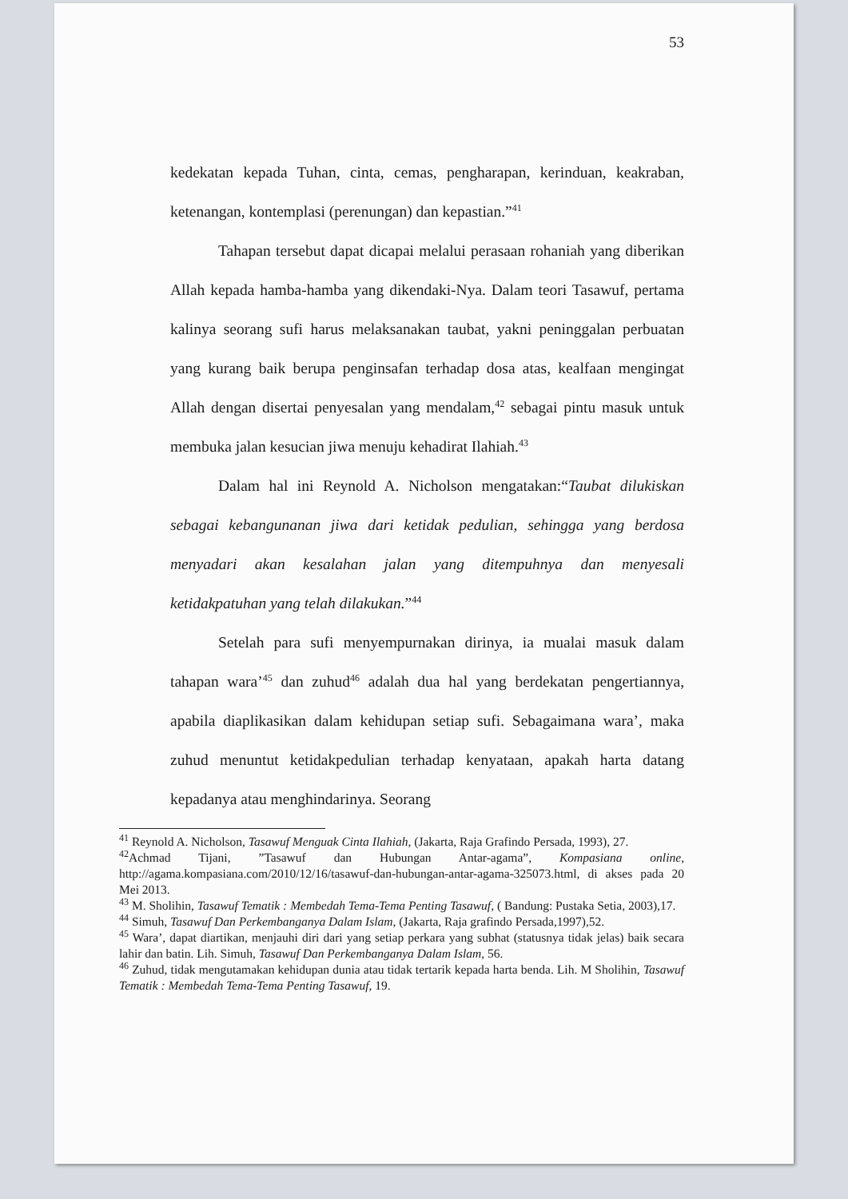53
kedekatan kepada Tuhan, cinta, cemas, pengharapan, kerinduan, keakraban, ketenangan, kontemplasi (perenungan) dan kepastian.”<sup>41</sup>
Tahapan tersebut dapat dicapai melalui perasaan rohaniah yang diberikan Allah kepada hamba-hamba yang dikendaki-Nya. Dalam teori Tasawuf, pertama kalinya seorang sufi harus melaksanakan taubat, yakni peninggalan perbuatan yang kurang baik berupa penginsafan terhadap dosa atas, kealfaan mengingat Allah dengan disertai penyesalan yang mendalam,<sup>42</sup> sebagai pintu masuk untuk membuka jalan kesucian jiwa menuju kehadirat Ilahiah.<sup>43</sup>
Dalam hal ini Reynold A. Nicholson mengatakan:“Taubat dilukiskan sebagai kebangunanan jiwa dari ketidak pedulian, sehingga yang berdosa menyadari akan kesalahan jalan yang ditempuhnya dan menyesali ketidakpatuhan yang telah dilakukan.”<sup>44</sup>
Setelah para sufi menyempurnakan dirinya, ia mualai masuk dalam tahapan wara’<sup>45</sup> dan zuhud<sup>46</sup> adalah dua hal yang berdekatan pengertiannya, apabila diaplikasikan dalam kehidupan setiap sufi. Sebagaimana wara’, maka zuhud menuntut ketidakpedulian terhadap kenyataan, apakah harta datang kepadanya atau menghindarinya. Seorang
<sup>41</sup> Reynold A. Nicholson, Tasawuf Menguak Cinta Ilahiah, (Jakarta, Raja Grafindo Persada, 1993), 27.
<sup>42</sup> Achmad Tijani, ”Tasawuf dan Hubungan Antar-agama”, Kompasiana online, http://agama.kompasiana.com/2010/12/16/tasawuf-dan-hubungan-antar-agama-325073.html, di akses pada 20 Mei 2013.
<sup>43</sup> M. Sholihin, Tasawuf Tematik : Membedah Tema-Tema Penting Tasawuf, ( Bandung: Pustaka Setia, 2003),17.
<sup>44</sup> Simuh, Tasawuf Dan Perkembanganya Dalam Islam, (Jakarta, Raja grafindo Persada,1997),52.
<sup>45</sup> Wara’, dapat diartikan, menjauhi diri dari yang setiap perkara yang subhat (statusnya tidak jelas) baik secara lahir dan batin. Lih. Simuh, Tasawuf Dan Perkembanganya Dalam Islam, 56.
<sup>46</sup> Zuhud, tidak mengutamakan kehidupan dunia atau tidak tertarik kepada harta benda. Lih. M Sholihin, Tasawuf Tematik : Membedah Tema-Tema Penting Tasawuf, 19.